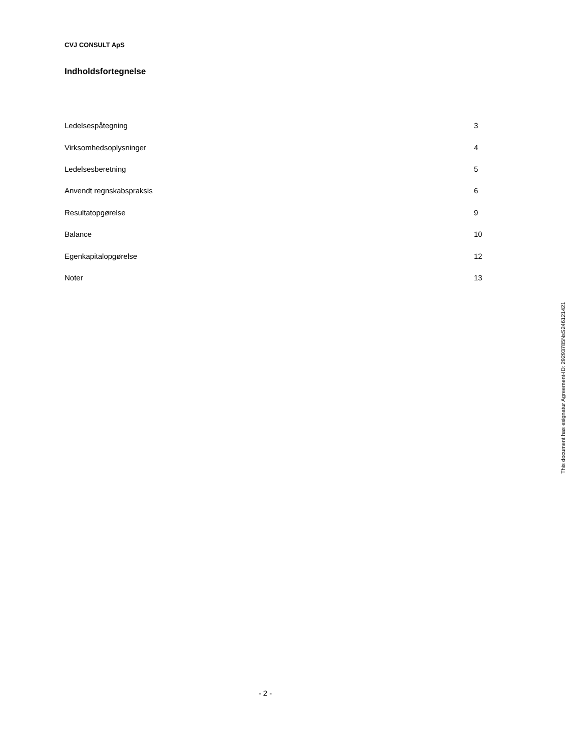CVJ CONSULT ApS
Indholdsfortegnelse
| Ledelsespåtegning | 3 |
| Virksomhedsoplysninger | 4 |
| Ledelsesberetning | 5 |
| Anvendt regnskabspraksis | 6 |
| Resultatopgørelse | 9 |
| Balance | 10 |
| Egenkapitalopgørelse | 12 |
| Noter | 13 |
This document has esignatur Agreement-ID: 29293785NsS246121421
- 2 -